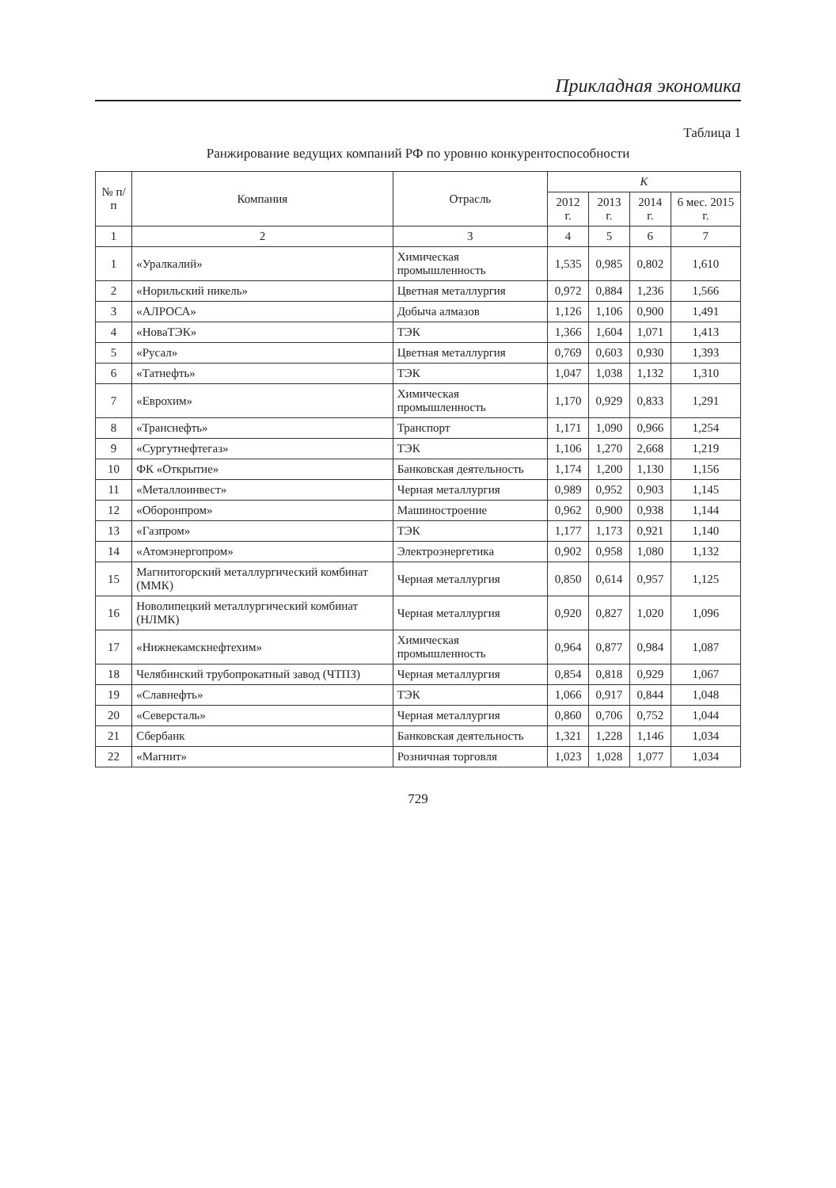Прикладная экономика
Таблица 1
Ранжирование ведущих компаний РФ по уровню конкурентоспособности
| № п/п | Компания | Отрасль | K | | | |
| --- | --- | --- | --- | --- | --- | --- |
| | | | 2012 г. | 2013 г. | 2014 г. | 6 мес. 2015 г. |
| 1 | 2 | 3 | 4 | 5 | 6 | 7 |
| 1 | «Уралкалий» | Химическая промышленность | 1,535 | 0,985 | 0,802 | 1,610 |
| 2 | «Норильский никель» | Цветная металлургия | 0,972 | 0,884 | 1,236 | 1,566 |
| 3 | «АЛРОСА» | Добыча алмазов | 1,126 | 1,106 | 0,900 | 1,491 |
| 4 | «НоваТЭК» | ТЭК | 1,366 | 1,604 | 1,071 | 1,413 |
| 5 | «Русал» | Цветная металлургия | 0,769 | 0,603 | 0,930 | 1,393 |
| 6 | «Татнефть» | ТЭК | 1,047 | 1,038 | 1,132 | 1,310 |
| 7 | «Еврохим» | Химическая промышленность | 1,170 | 0,929 | 0,833 | 1,291 |
| 8 | «Транснефть» | Транспорт | 1,171 | 1,090 | 0,966 | 1,254 |
| 9 | «Сургутнефтегаз» | ТЭК | 1,106 | 1,270 | 2,668 | 1,219 |
| 10 | ФК «Открытие» | Банковская деятельность | 1,174 | 1,200 | 1,130 | 1,156 |
| 11 | «Металлоинвест» | Черная металлургия | 0,989 | 0,952 | 0,903 | 1,145 |
| 12 | «Оборонпром» | Машиностроение | 0,962 | 0,900 | 0,938 | 1,144 |
| 13 | «Газпром» | ТЭК | 1,177 | 1,173 | 0,921 | 1,140 |
| 14 | «Атомэнергопром» | Электроэнергетика | 0,902 | 0,958 | 1,080 | 1,132 |
| 15 | Магнитогорский металлургический комбинат (ММК) | Черная металлургия | 0,850 | 0,614 | 0,957 | 1,125 |
| 16 | Новолипецкий металлургический комбинат (НЛМК) | Черная металлургия | 0,920 | 0,827 | 1,020 | 1,096 |
| 17 | «Нижнекамскнефтехим» | Химическая промышленность | 0,964 | 0,877 | 0,984 | 1,087 |
| 18 | Челябинский трубопрокатный завод (ЧТПЗ) | Черная металлургия | 0,854 | 0,818 | 0,929 | 1,067 |
| 19 | «Славнефть» | ТЭК | 1,066 | 0,917 | 0,844 | 1,048 |
| 20 | «Северсталь» | Черная металлургия | 0,860 | 0,706 | 0,752 | 1,044 |
| 21 | Сбербанк | Банковская деятельность | 1,321 | 1,228 | 1,146 | 1,034 |
| 22 | «Магнит» | Розничная торговля | 1,023 | 1,028 | 1,077 | 1,034 |
729